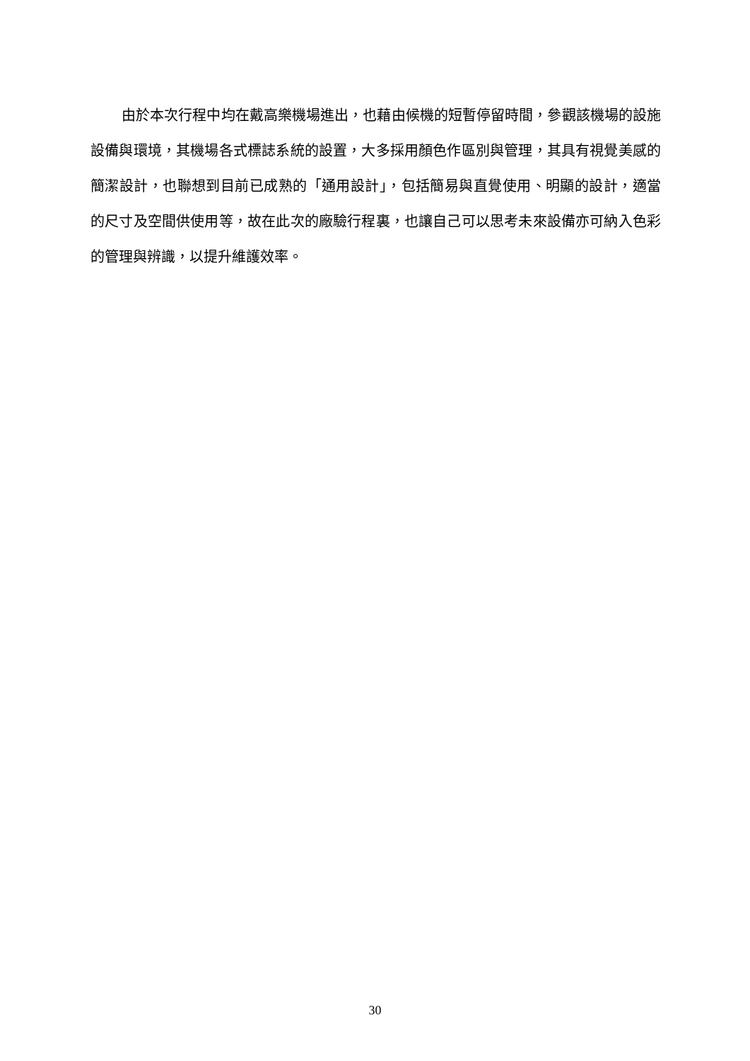由於本次行程中均在戴高樂機場進出，也藉由候機的短暫停留時間，參觀該機場的設施設備與環境，其機場各式標誌系統的設置，大多採用顏色作區別與管理，其具有視覺美感的簡潔設計，也聯想到目前已成熟的「通用設計」，包括簡易與直覺使用、明顯的設計，適當的尺寸及空間供使用等，故在此次的廠驗行程裏，也讓自己可以思考未來設備亦可納入色彩的管理與辨識，以提升維護效率。
30